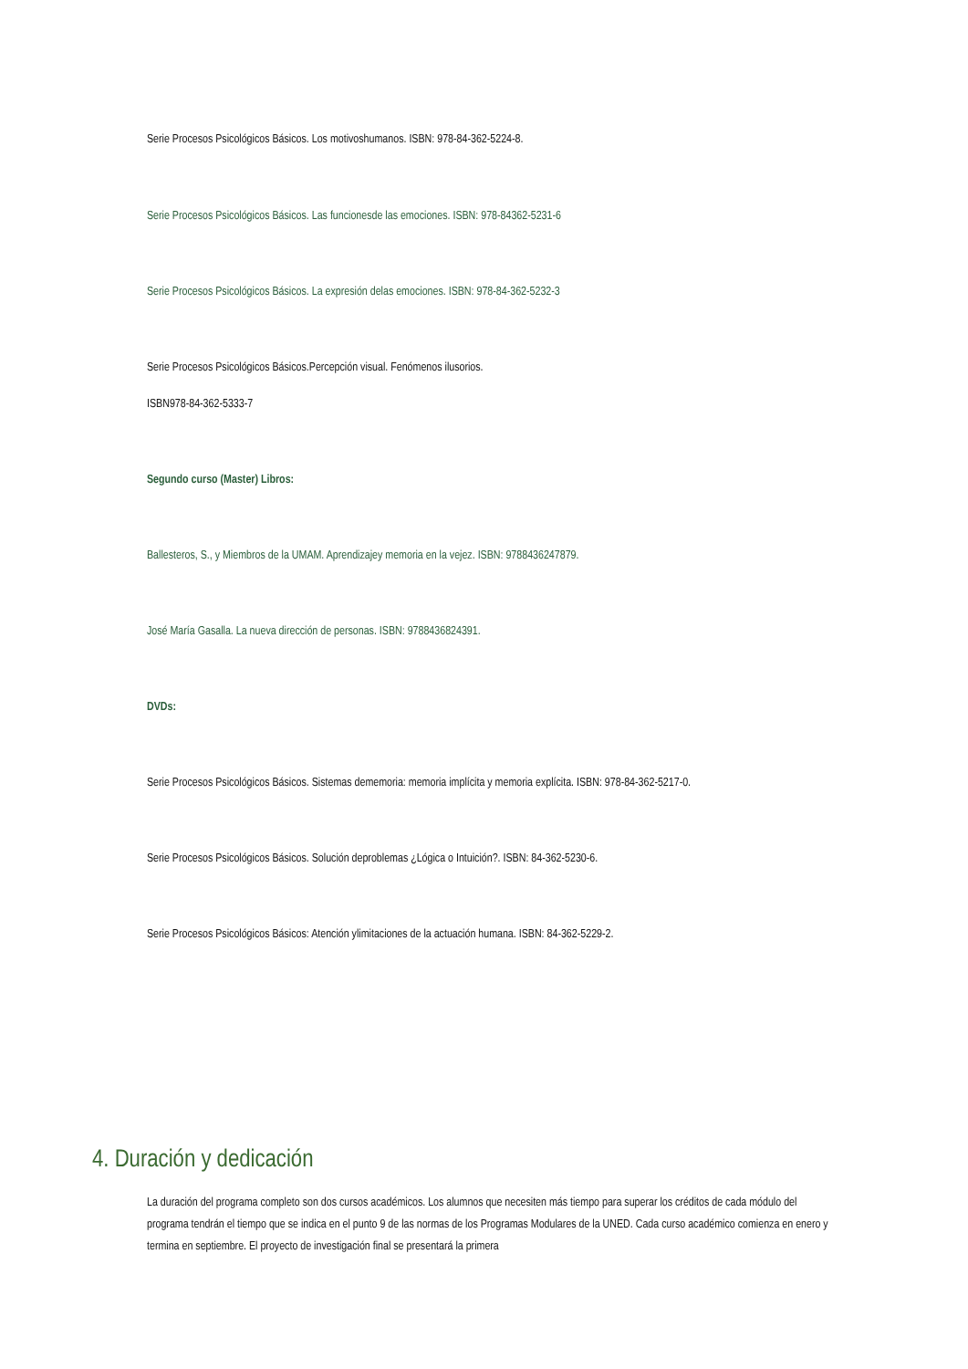Serie Procesos Psicológicos Básicos. Los motivoshumanos. ISBN: 978-84-362-5224-8.
Serie Procesos Psicológicos Básicos. Las funcionesde las emociones. ISBN: 978-84362-5231-6
Serie Procesos Psicológicos Básicos. La expresión delas emociones. ISBN: 978-84-362-5232-3
Serie Procesos Psicológicos Básicos.Percepción visual. Fenómenos ilusorios.
ISBN978-84-362-5333-7
Segundo curso (Master) Libros:
Ballesteros, S., y Miembros de la UMAM. Aprendizajey memoria en la vejez. ISBN: 9788436247879.
José María Gasalla. La nueva dirección de personas. ISBN: 9788436824391.
DVDs:
Serie Procesos Psicológicos Básicos. Sistemas dememoria: memoria implícita y memoria explícita. ISBN: 978-84-362-5217-0.
Serie Procesos Psicológicos Básicos. Solución deproblemas ¿Lógica o Intuición?. ISBN: 84-362-5230-6.
Serie Procesos Psicológicos Básicos: Atención ylimitaciones de la actuación humana. ISBN: 84-362-5229-2.
4. Duración y dedicación
La duración del programa completo son dos cursos académicos. Los alumnos que necesiten más tiempo para superar los créditos de cada módulo del programa tendrán el tiempo que se indica en el punto 9 de las normas de los Programas Modulares de la UNED. Cada curso académico comienza en enero y termina en septiembre. El proyecto de investigación final se presentará la primera